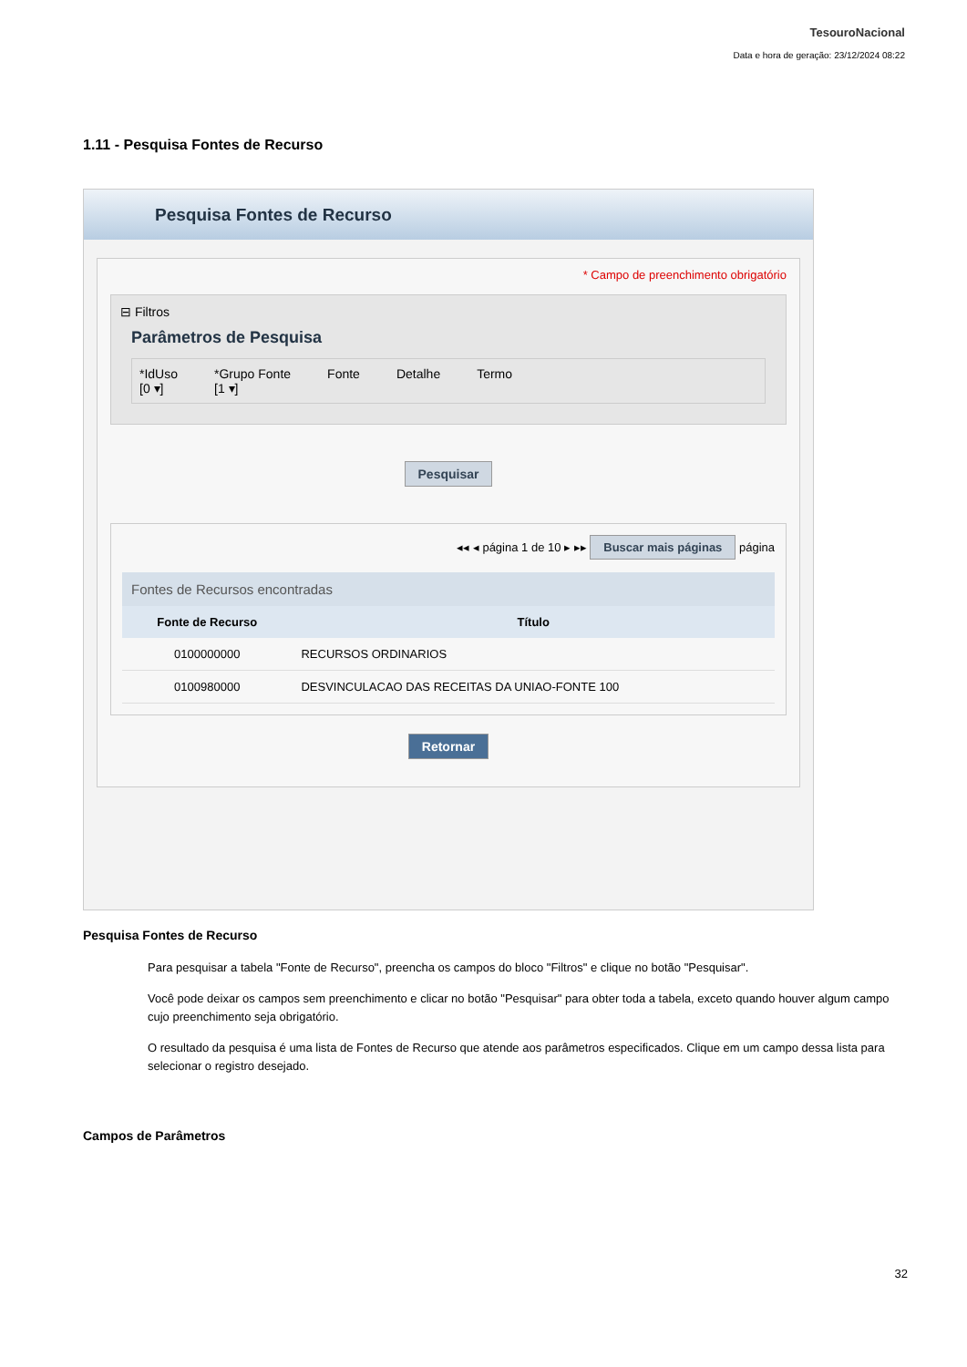TesouroNacional
Data e hora de geração: 23/12/2024 08:22
1.11 - Pesquisa Fontes de Recurso
Pesquisa Fontes de Recurso
* Campo de preenchimento obrigatório
⊟ Filtros
Parâmetros de Pesquisa
*IdUso
[0 ▾]
*Grupo Fonte
[1 ▾]
Fonte Detalhe Termo
Pesquisar
◂◂ ◂ página 1 de 10 ▸ ▸▸ Buscar mais páginas página
Fontes de Recursos encontradas
| Fonte de Recurso | Título |
| --- | --- |
| 0100000000 | RECURSOS ORDINARIOS |
| 0100980000 | DESVINCULACAO DAS RECEITAS DA UNIAO-FONTE 100 |
Retornar
Pesquisa Fontes de Recurso
Para pesquisar a tabela "Fonte de Recurso", preencha os campos do bloco "Filtros" e clique no botão "Pesquisar".
Você pode deixar os campos sem preenchimento e clicar no botão "Pesquisar" para obter toda a tabela, exceto quando houver algum campo cujo preenchimento seja obrigatório.
O resultado da pesquisa é uma lista de Fontes de Recurso que atende aos parâmetros especificados. Clique em um campo dessa lista para selecionar o registro desejado.
Campos de Parâmetros
32